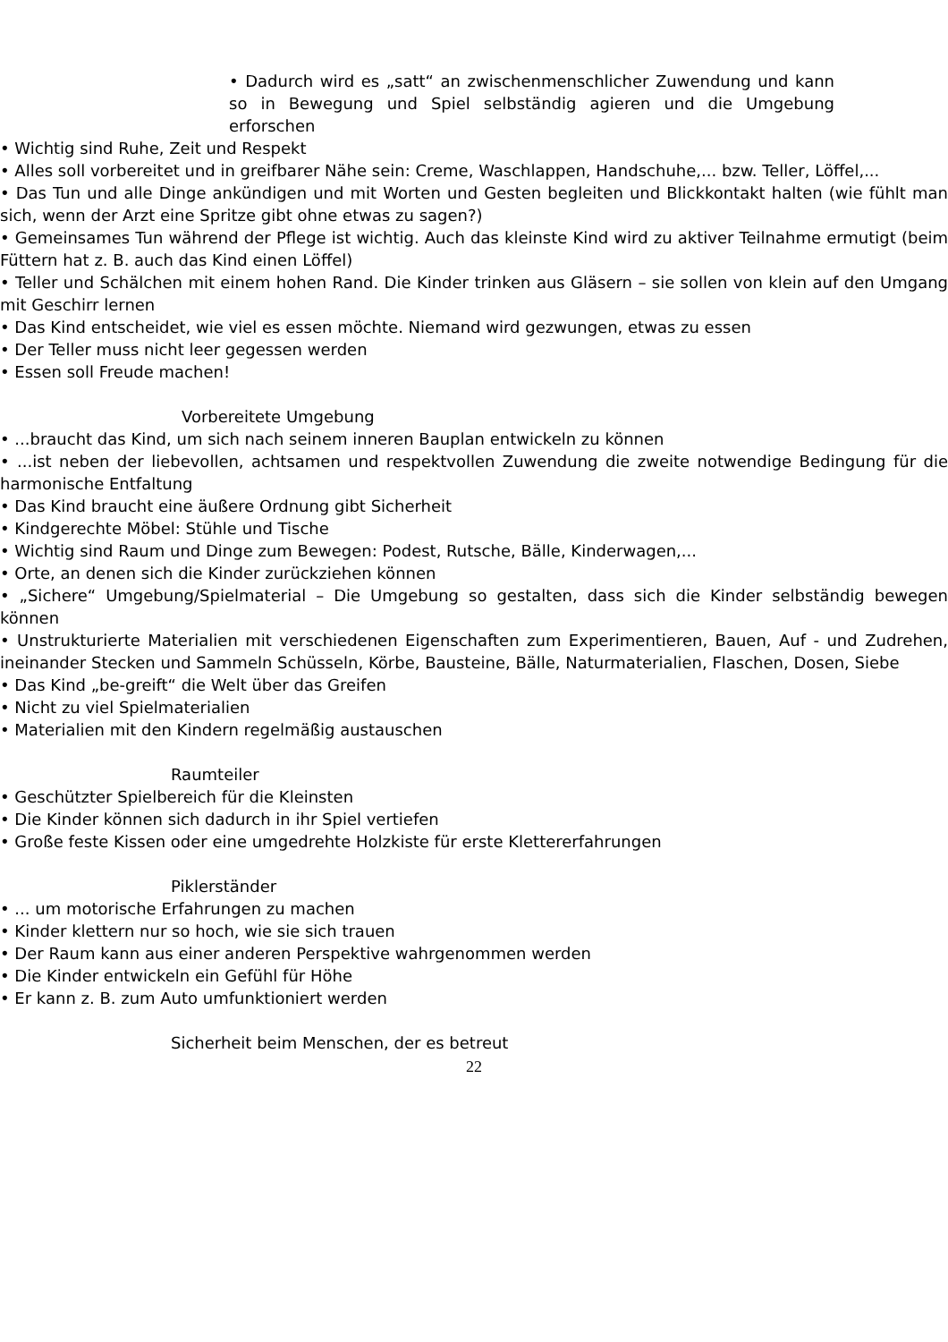• Dadurch wird es „satt“ an zwischenmenschlicher Zuwendung und kann so in Bewegung und Spiel selbständig agieren und die Umgebung erforschen
• Wichtig sind Ruhe, Zeit und Respekt
• Alles soll vorbereitet und in greifbarer Nähe sein: Creme, Waschlappen, Handschuhe,... bzw. Teller, Löffel,...
• Das Tun und alle Dinge ankündigen und mit Worten und Gesten begleiten und Blickkontakt halten (wie fühlt man sich, wenn der Arzt eine Spritze gibt ohne etwas zu sagen?)
• Gemeinsames Tun während der Pflege ist wichtig. Auch das kleinste Kind wird zu aktiver Teilnahme ermutigt (beim Füttern hat z. B. auch das Kind einen Löffel)
• Teller und Schälchen mit einem hohen Rand. Die Kinder trinken aus Gläsern – sie sollen von klein auf den Umgang mit Geschirr lernen
• Das Kind entscheidet, wie viel es essen möchte. Niemand wird gezwungen, etwas zu essen
• Der Teller muss nicht leer gegessen werden
• Essen soll Freude machen!
Vorbereitete Umgebung
• ...braucht das Kind, um sich nach seinem inneren Bauplan entwickeln zu können
• ...ist neben der liebevollen, achtsamen und respektvollen Zuwendung die zweite notwendige Bedingung für die harmonische Entfaltung
• Das Kind braucht eine äußere Ordnung gibt Sicherheit
• Kindgerechte Möbel: Stühle und Tische
• Wichtig sind Raum und Dinge zum Bewegen: Podest, Rutsche, Bälle, Kinderwagen,...
• Orte, an denen sich die Kinder zurückziehen können
• „Sichere“ Umgebung/Spielmaterial – Die Umgebung so gestalten, dass sich die Kinder selbständig bewegen können
• Unstrukturierte Materialien mit verschiedenen Eigenschaften zum Experimentieren, Bauen, Auf - und Zudrehen, ineinander Stecken und Sammeln Schüsseln, Körbe, Bausteine, Bälle, Naturmaterialien, Flaschen, Dosen, Siebe
• Das Kind „be-greift“ die Welt über das Greifen
• Nicht zu viel Spielmaterialien
• Materialien mit den Kindern regelmäßig austauschen
Raumteiler
• Geschützter Spielbereich für die Kleinsten
• Die Kinder können sich dadurch in ihr Spiel vertiefen
• Große feste Kissen oder eine umgedrehte Holzkiste für erste Klettererfahrungen
Piklerständer
• ... um motorische Erfahrungen zu machen
• Kinder klettern nur so hoch, wie sie sich trauen
• Der Raum kann aus einer anderen Perspektive wahrgenommen werden
• Die Kinder entwickeln ein Gefühl für Höhe
• Er kann z. B. zum Auto umfunktioniert werden
Sicherheit beim Menschen, der es betreut
22